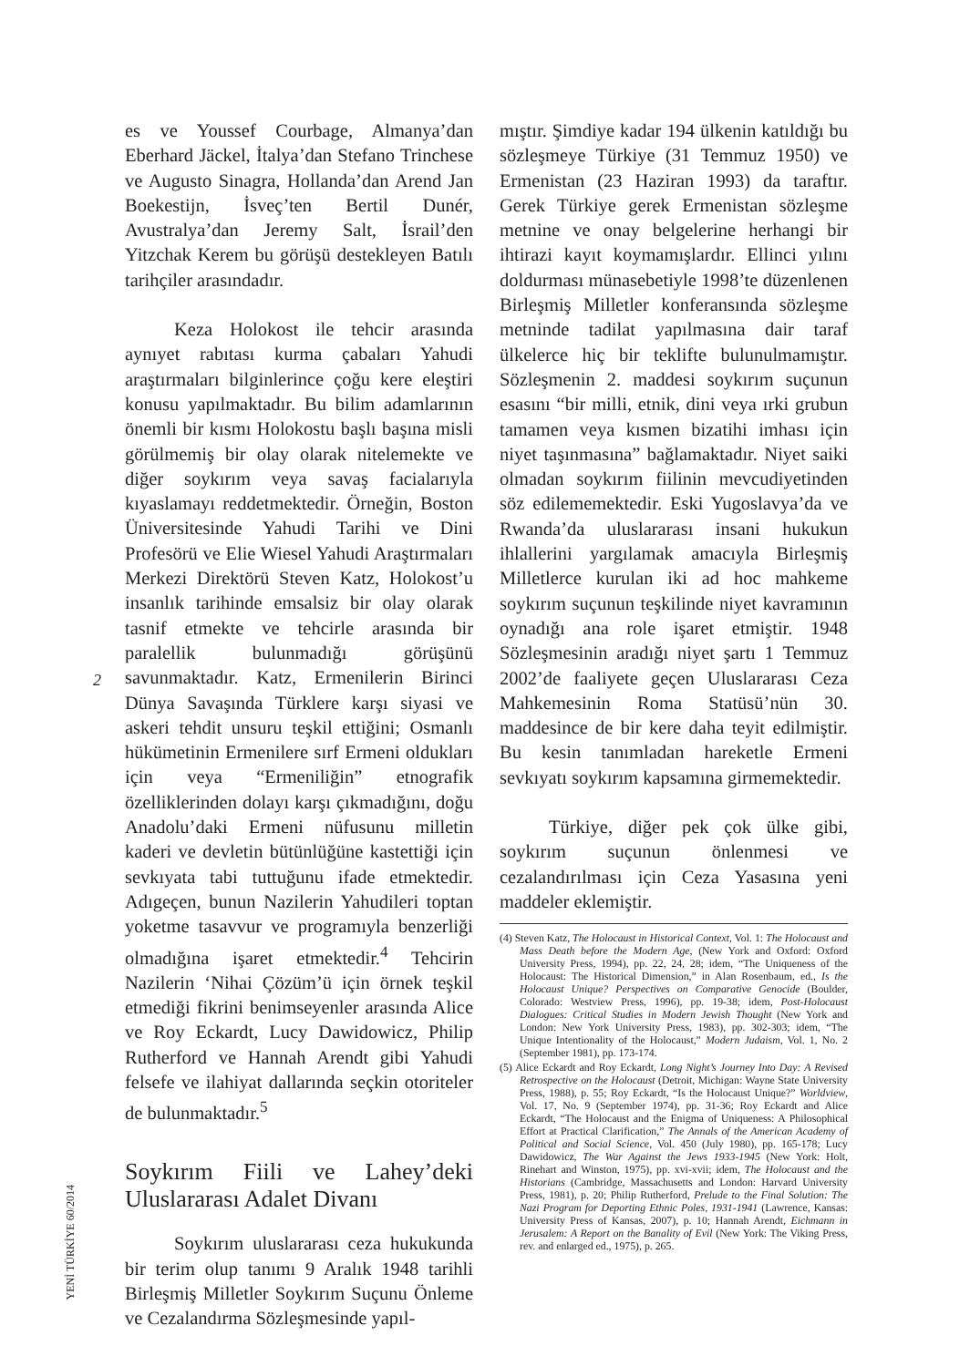2
YENİ TÜRKİYE 60/2014
es ve Youssef Courbage, Almanya’dan Eberhard Jäckel, İtalya’dan Stefano Trinchese ve Augusto Sinagra, Hollanda’dan Arend Jan Boekestijn, İsveç’ten Bertil Dunér, Avustralya’dan Jeremy Salt, İsrail’den Yitzchak Kerem bu görüşü destekleyen Batılı tarihçiler arasındadır.
Keza Holokost ile tehcir arasında aynıyet rabıtası kurma çabaları Yahudi araştırmaları bilginlerince çoğu kere eleştiri konusu yapılmaktadır. Bu bilim adamlarının önemli bir kısmı Holokostu başlı başına misli görülmemiş bir olay olarak nitelemekte ve diğer soykırım veya savaş facialarıyla kıyaslamayı reddetmektedir. Örneğin, Boston Üniversitesinde Yahudi Tarihi ve Dini Profesörü ve Elie Wiesel Yahudi Araştırmaları Merkezi Direktörü Steven Katz, Holokost’u insanlık tarihinde emsalsiz bir olay olarak tasnif etmekte ve tehcirle arasında bir paralellik bulunmadığı görüşünü savunmaktadır. Katz, Ermenilerin Birinci Dünya Savaşında Türklere karşı siyasi ve askeri tehdit unsuru teşkil ettiğini; Osmanlı hükümetinin Ermenilere sırf Ermeni oldukları için veya “Ermeniliğin” etnografik özelliklerinden dolayı karşı çıkmadığını, doğu Anadolu’daki Ermeni nüfusunu milletin kaderi ve devletin bütünlüğüne kastettiği için sevkıyata tabi tuttuğunu ifade etmektedir. Adıgeçen, bunun Nazilerin Yahudileri toptan yoketme tasavvur ve programıyla benzerliği olmadığına işaret etmektedir.<sup>4</sup> Tehcirin Nazilerin ‘Nihai Çözüm’ü için örnek teşkil etmediği fikrini benimseyenler arasında Alice ve Roy Eckardt, Lucy Dawidowicz, Philip Rutherford ve Hannah Arendt gibi Yahudi felsefe ve ilahiyat dallarında seçkin otoriteler de bulunmaktadır.<sup>5</sup>
Soykırım Fiili ve Lahey’deki Uluslararası Adalet Divanı
Soykırım uluslararası ceza hukukunda bir terim olup tanımı 9 Aralık 1948 tarihli Birleşmiş Milletler Soykırım Suçunu Önleme ve Cezalandırma Sözleşmesinde yapıl-
mıştır. Şimdiye kadar 194 ülkenin katıldığı bu sözleşmeye Türkiye (31 Temmuz 1950) ve Ermenistan (23 Haziran 1993) da taraftır. Gerek Türkiye gerek Ermenistan sözleşme metnine ve onay belgelerine herhangi bir ihtirazi kayıt koymamışlardır. Ellinci yılını doldurması münasebetiyle 1998’te düzenlenen Birleşmiş Milletler konferansında sözleşme metninde tadilat yapılmasına dair taraf ülkelerce hiç bir teklifte bulunulmamıştır. Sözleşmenin 2. maddesi soykırım suçunun esasını “bir milli, etnik, dini veya ırki grubun tamamen veya kısmen bizatihi imhası için niyet taşınmasına” bağlamaktadır. Niyet saiki olmadan soykırım fiilinin mevcudiyetinden söz edilememektedir. Eski Yugoslavya’da ve Rwanda’da uluslararası insani hukukun ihlallerini yargılamak amacıyla Birleşmiş Milletlerce kurulan iki ad hoc mahkeme soykırım suçunun teşkilinde niyet kavramının oynadığı ana role işaret etmiştir. 1948 Sözleşmesinin aradığı niyet şartı 1 Temmuz 2002’de faaliyete geçen Uluslararası Ceza Mahkemesinin Roma Statüsü’nün 30. maddesince de bir kere daha teyit edilmiştir. Bu kesin tanımladan hareketle Ermeni sevkıyatı soykırım kapsamına girmemektedir.
Türkiye, diğer pek çok ülke gibi, soykırım suçunun önlenmesi ve cezalandırılması için Ceza Yasasına yeni maddeler eklemiştir.
(4) Steven Katz, The Holocaust in Historical Context, Vol. 1: The Holocaust and Mass Death before the Modern Age, (New York and Oxford: Oxford University Press, 1994), pp. 22, 24, 28; idem, “The Uniqueness of the Holocaust: The Historical Dimension,” in Alan Rosenbaum, ed., Is the Holocaust Unique? Perspectives on Comparative Genocide (Boulder, Colorado: Westview Press, 1996), pp. 19-38; idem, Post-Holocaust Dialogues: Critical Studies in Modern Jewish Thought (New York and London: New York University Press, 1983), pp. 302-303; idem, “The Unique Intentionality of the Holocaust,” Modern Judaism, Vol. 1, No. 2 (September 1981), pp. 173-174.
(5) Alice Eckardt and Roy Eckardt, Long Night’s Journey Into Day: A Revised Retrospective on the Holocaust (Detroit, Michigan: Wayne State University Press, 1988), p. 55; Roy Eckardt, “Is the Holocaust Unique?” Worldview, Vol. 17, No. 9 (September 1974), pp. 31-36; Roy Eckardt and Alice Eckardt, “The Holocaust and the Enigma of Uniqueness: A Philosophical Effort at Practical Clarification,” The Annals of the American Academy of Political and Social Science, Vol. 450 (July 1980), pp. 165-178; Lucy Dawidowicz, The War Against the Jews 1933-1945 (New York: Holt, Rinehart and Winston, 1975), pp. xvi-xvii; idem, The Holocaust and the Historians (Cambridge, Massachusetts and London: Harvard University Press, 1981), p. 20; Philip Rutherford, Prelude to the Final Solution: The Nazi Program for Deporting Ethnic Poles, 1931-1941 (Lawrence, Kansas: University Press of Kansas, 2007), p. 10; Hannah Arendt, Eichmann in Jerusalem: A Report on the Banality of Evil (New York: The Viking Press, rev. and enlarged ed., 1975), p. 265.